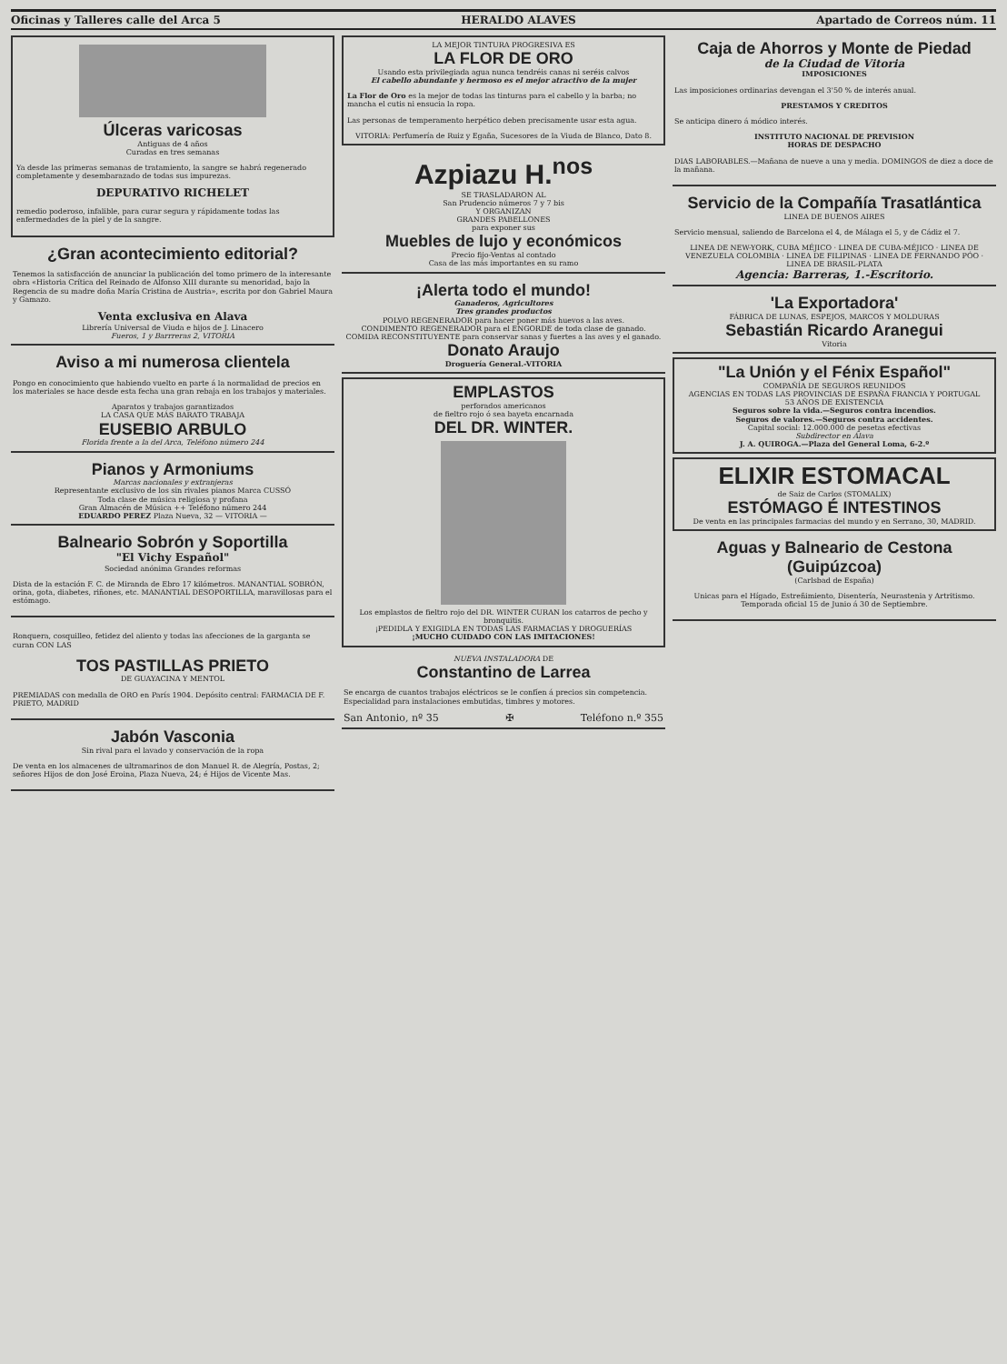Oficinas y Talleres calle del Arca 5 HERALDO ALAVES Apartado de Correos núm. 11
Úlceras varicosas
Antiguas de 4 años
Curadas en tres semanas
Ya desde las primeras semanas de tratamiento, la sangre se habrá regenerado completamente y desembarazado de todas sus impurezas.
DEPURATIVO RICHELET
remedio poderoso, infalible, para curar segura y rápidamente todas las enfermedades de la piel y de la sangre.
¿Gran acontecimiento editorial?
Tenemos la satisfacción de anunciar la publicación del tomo primero de la interesante obra «Historia Crítica del Reinado de Alfonso XIII durante su menoridad, bajo la Regencia de su madre doña María Cristina de Austria», escrita por don Gabriel Maura y Gamazo.
Venta exclusiva en Alava
Librería Universal de Viuda e hijos de J. Linacero
Fueros, 1 y Barrreras 2, VITORIA
Aviso a mi numerosa clientela
Pongo en conocimiento que habiendo vuelto en parte á la normalidad de precios en los materiales se hace desde esta fecha una gran rebaja en los trabajos y materiales.
Aparatos y trabajos garantizados
LA CASA QUE MÁS BARATO TRABAJA
EUSEBIO ARBULO
Florida frente a la del Arca, Teléfono número 244
Pianos y Armoniums
Marcas nacionales y extranjeras
Representante exclusivo de los sin rivales pianos Marca CUSSÓ
Toda clase de música religiosa y profana
Gran Almacén de Música ++ Teléfono número 244
EDUARDO PEREZ Plaza Nueva, 32 — VITORIA —
Balneario Sobrón y Soportilla
"El Vichy Español"
Sociedad anónima Grandes reformas
Dista de la estación F. C. de Miranda de Ebro 17 kilómetros. MANANTIAL SOBRÓN, orina, gota, diabetes, riñones, etc. MANANTIAL DESOPORTILLA, maravillosas para el estómago.
Ronquera, cosquilleo, fetidez del aliento y todas las afecciones de la garganta se curan CON LAS
TOS PASTILLAS PRIETO
DE GUAYACINA Y MENTOL
PREMIADAS con medalla de ORO en París 1904. Depósito central: FARMACIA DE F. PRIETO, MADRID
Jabón Vasconia
Sin rival para el lavado y conservación de la ropa
De venta en los almacenes de ultramarinos de don Manuel R. de Alegría, Postas, 2; señores Hijos de don José Eroina, Plaza Nueva, 24; é Hijos de Vicente Mas.
LA MEJOR TINTURA PROGRESIVA ES
LA FLOR DE ORO
Usando esta privilegiada agua nunca tendréis canas ni seréis calvos
El cabello abundante y hermoso es el mejor atractivo de la mujer
La Flor de Oro es la mejor de todas las tinturas para el cabello y la barba; no mancha el cutis ni ensucia la ropa.
Las personas de temperamento herpético deben precisamente usar esta agua.
VITORIA: Perfumería de Ruiz y Egaña, Sucesores de la Viuda de Blanco, Dato 8.
Azpiazu H.<sup>nos</sup>
SE TRASLADARON AL
San Prudencio números 7 y 7 bis
Y ORGANIZAN
GRANDES PABELLONES
para exponer sus
Muebles de lujo y económicos
Precio fijo-Ventas al contado
Casa de las más importantes en su ramo
¡Alerta todo el mundo!
Ganaderos, Agricultores
Tres grandes productos
POLVO REGENERADOR para hacer poner más huevos a las aves.
CONDIMENTO REGENERADOR para el ENGORDE de toda clase de ganado.
COMIDA RECONSTITUYENTE para conservar sanas y fuertes a las aves y el ganado.
Donato Araujo
Droguería General.-VITORIA
EMPLASTOS
perforados americanos
de fieltro rojo ó sea bayeta encarnada
DEL DR. WINTER.
Los emplastos de fieltro rojo del DR. WINTER CURAN los catarros de pecho y bronquitis.
¡PEDIDLA Y EXIGIDLA EN TODAS LAS FARMACIAS Y DROGUERÍAS
¡MUCHO CUIDADO CON LAS IMITACIONES!
NUEVA INSTALADORA DE
Constantino de Larrea
Se encarga de cuantos trabajos eléctricos se le confíen á precios sin competencia. Especialidad para instalaciones embutidas, timbres y motores.
San Antonio, nº 35 ✠ Teléfono n.º 355
Caja de Ahorros y Monte de Piedad
de la Ciudad de Vitoria
IMPOSICIONES
Las imposiciones ordinarias devengan el 3'50 % de interés anual.
PRESTAMOS Y CREDITOS
Se anticipa dinero á módico interés.
INSTITUTO NACIONAL DE PREVISION
HORAS DE DESPACHO
DIAS LABORABLES.—Mañana de nueve a una y media. DOMINGOS de diez a doce de la mañana.
Servicio de la Compañía Trasatlántica
LINEA DE BUENOS AIRES
Servicio mensual, saliendo de Barcelona el 4, de Málaga el 5, y de Cádiz el 7.
LINEA DE NEW-YORK, CUBA MÉJICO · LINEA DE CUBA-MÉJICO · LINEA DE VENEZUELA COLOMBIA · LINEA DE FILIPINAS · LINEA DE FERNANDO PÓO · LINEA DE BRASIL-PLATA
Agencia: Barreras, 1.-Escritorio.
'La Exportadora'
FÁBRICA DE LUNAS, ESPEJOS, MARCOS Y MOLDURAS
Sebastián Ricardo Aranegui
Vitoria
"La Unión y el Fénix Español"
COMPAÑÍA DE SEGUROS REUNIDOS
AGENCIAS EN TODAS LAS PROVINCIAS DE ESPAÑA FRANCIA Y PORTUGAL
53 AÑOS DE EXISTENCIA
Seguros sobre la vida.—Seguros contra incendios.
Seguros de valores.—Seguros contra accidentes.
Capital social: 12.000.000 de pesetas efectivas
Subdirector en Álava
J. A. QUIROGA.—Plaza del General Loma, 6-2.º
ELIXIR ESTOMACAL
de Saiz de Carlos (STOMALIX)
ESTÓMAGO É INTESTINOS
De venta en las principales farmacias del mundo y en Serrano, 30, MADRID.
Aguas y Balneario de Cestona (Guipúzcoa)
(Carlsbad de España)
Unicas para el Hígado, Estreñimiento, Disentería, Neurastenia y Artritismo. Temporada oficial 15 de Junio á 30 de Septiembre.